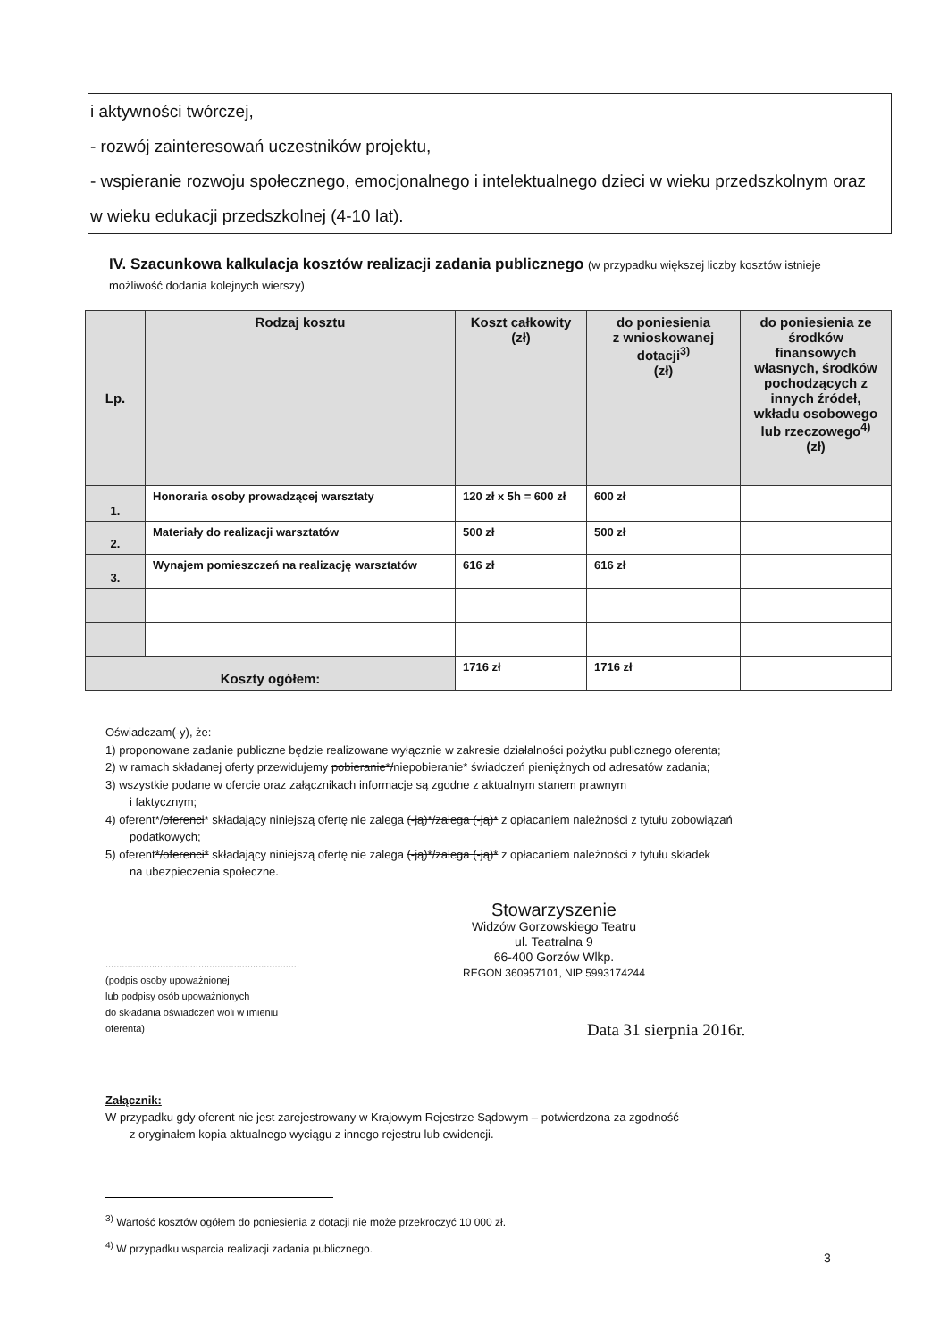i aktywności twórczej,
- rozwój zainteresowań uczestników projektu,
- wspieranie rozwoju społecznego, emocjonalnego i intelektualnego dzieci w wieku przedszkolnym oraz
w wieku edukacji przedszkolnej (4-10 lat).
IV. Szacunkowa kalkulacja kosztów realizacji zadania publicznego (w przypadku większej liczby kosztów istnieje możliwość dodania kolejnych wierszy)
| Lp. | Rodzaj kosztu | Koszt całkowity (zł) | do poniesienia z wnioskowanej dotacji<sup>3)</sup> (zł) | do poniesienia ze środków finansowych własnych, środków pochodzących z innych źródeł, wkładu osobowego lub rzeczowego<sup>4)</sup> (zł) |
| --- | --- | --- | --- | --- |
| 1. | Honoraria osoby prowadzącej warsztaty | 120 zł x 5h = 600 zł | 600 zł | |
| 2. | Materiały do realizacji warsztatów | 500 zł | 500 zł | |
| 3. | Wynajem pomieszczeń na realizację warsztatów | 616 zł | 616 zł | |
| Koszty ogółem: | | 1716 zł | 1716 zł | |
Oświadczam(-y), że:
1) proponowane zadanie publiczne będzie realizowane wyłącznie w zakresie działalności pożytku publicznego oferenta;
2) w ramach składanej oferty przewidujemy pobieranie*/niepobieranie* świadczeń pieniężnych od adresatów zadania;
3) wszystkie podane w ofercie oraz załącznikach informacje są zgodne z aktualnym stanem prawnym
i faktycznym;
4) oferent*/oferenci* składający niniejszą ofertę nie zalega (-ją)*/zalega (-ją)* z opłacaniem należności z tytułu zobowiązań
podatkowych;
5) oferent*/oferenci* składający niniejszą ofertę nie zalega (-ją)*/zalega (-ją)* z opłacaniem należności z tytułu składek
na ubezpieczenia społeczne.
.......................................................................
(podpis osoby upoważnionej
lub podpisy osób upoważnionych
do składania oświadczeń woli w imieniu
oferenta)
Stowarzyszenie
Widzów Gorzowskiego Teatru
ul. Teatralna 9
66-400 Gorzów Wlkp.
REGON 360957101, NIP 5993174244
Data 31 sierpnia 2016r.
Załącznik:
W przypadku gdy oferent nie jest zarejestrowany w Krajowym Rejestrze Sądowym – potwierdzona za zgodność
z oryginałem kopia aktualnego wyciągu z innego rejestru lub ewidencji.
<sup>3)</sup> Wartość kosztów ogółem do poniesienia z dotacji nie może przekroczyć 10 000 zł.
<sup>4)</sup> W przypadku wsparcia realizacji zadania publicznego.
3